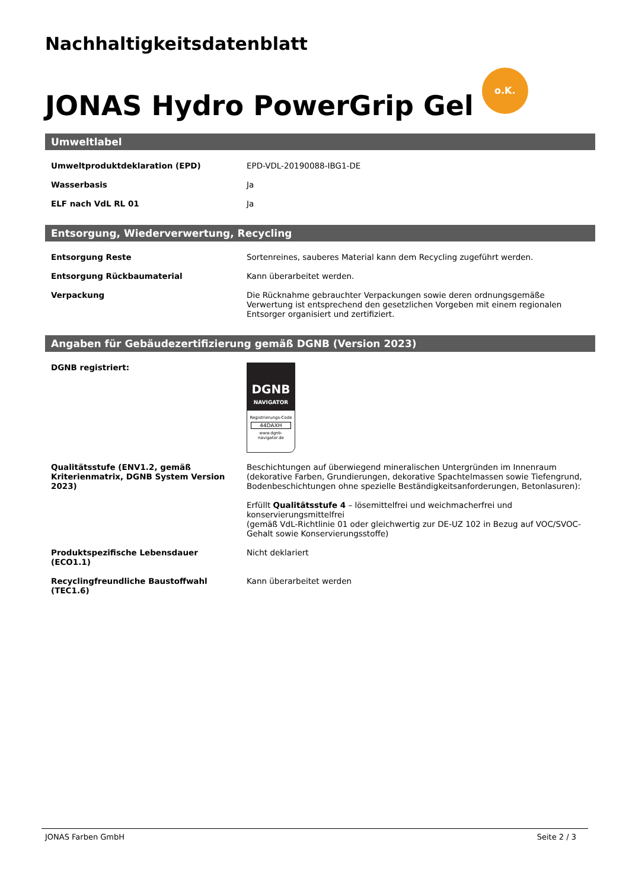Nachhaltigkeitsdatenblatt
JONAS Hydro PowerGrip Gel o.K.
Umweltlabel
| Umweltproduktdeklaration (EPD) | EPD-VDL-20190088-IBG1-DE |
| Wasserbasis | Ja |
| ELF nach VdL RL 01 | Ja |
Entsorgung, Wiederverwertung, Recycling
| Entsorgung Reste | Sortenreines, sauberes Material kann dem Recycling zugeführt werden. |
| Entsorgung Rückbaumaterial | Kann überarbeitet werden. |
| Verpackung | Die Rücknahme gebrauchter Verpackungen sowie deren ordnungsgemäße Verwertung ist entsprechend den gesetzlichen Vorgeben mit einem regionalen Entsorger organisiert und zertifiziert. |
Angaben für Gebäudezertifizierung gemäß DGNB (Version 2023)
| DGNB registriert: | DGNB NAVIGATOR Registrierungs-Code 44DAXH www.dgnb-navigator.de |
| Qualitätsstufe (ENV1.2, gemäß Kriterienmatrix, DGNB System Version 2023) | Beschichtungen auf überwiegend mineralischen Untergründen im Innenraum (dekorative Farben, Grundierungen, dekorative Spachtelmassen sowie Tiefengrund, Bodenbeschichtungen ohne spezielle Beständigkeitsanforderungen, Betonlasuren): Erfüllt Qualitätsstufe 4 – lösemittelfrei und weichmacherfrei und konservierungsmittelfrei (gemäß VdL-Richtlinie 01 oder gleichwertig zur DE-UZ 102 in Bezug auf VOC/SVOC-Gehalt sowie Konservierungsstoffe) |
| Produktspezifische Lebensdauer (ECO1.1) | Nicht deklariert |
| Recyclingfreundliche Baustoffwahl (TEC1.6) | Kann überarbeitet werden |
JONAS Farben GmbH Seite 2 / 3